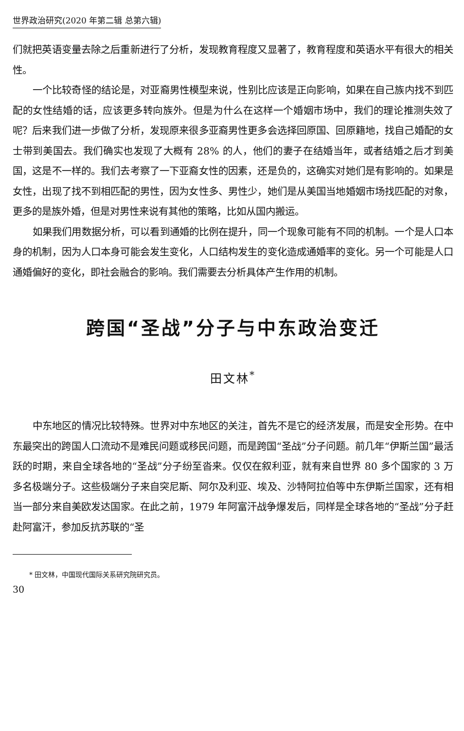世界政治研究(2020 年第二辑 总第六辑)
们就把英语变量去除之后重新进行了分析，发现教育程度又显著了，教育程度和英语水平有很大的相关性。
一个比较奇怪的结论是，对亚裔男性模型来说，性别比应该是正向影响，如果在自己族内找不到匹配的女性结婚的话，应该更多转向族外。但是为什么在这样一个婚姻市场中，我们的理论推测失效了呢？后来我们进一步做了分析，发现原来很多亚裔男性更多会选择回原国、回原籍地，找自己婚配的女士带到美国去。我们确实也发现了大概有 28% 的人，他们的妻子在结婚当年，或者结婚之后才到美国，这是不一样的。我们去考察了一下亚裔女性的因素，还是负的，这确实对她们是有影响的。如果是女性，出现了找不到相匹配的男性，因为女性多、男性少，她们是从美国当地婚姻市场找匹配的对象，更多的是族外婚，但是对男性来说有其他的策略，比如从国内搬运。
如果我们用数据分析，可以看到通婚的比例在提升，同一个现象可能有不同的机制。一个是人口本身的机制，因为人口本身可能会发生变化，人口结构发生的变化造成通婚率的变化。另一个可能是人口通婚偏好的变化，即社会融合的影响。我们需要去分析具体产生作用的机制。
跨国“圣战”分子与中东政治变迁
田文林<sup>*</sup>
中东地区的情况比较特殊。世界对中东地区的关注，首先不是它的经济发展，而是安全形势。在中东最突出的跨国人口流动不是难民问题或移民问题，而是跨国“圣战”分子问题。前几年“伊斯兰国”最活跃的时期，来自全球各地的“圣战”分子纷至沓来。仅仅在叙利亚，就有来自世界 80 多个国家的 3 万多名极端分子。这些极端分子来自突尼斯、阿尔及利亚、埃及、沙特阿拉伯等中东伊斯兰国家，还有相当一部分来自美欧发达国家。在此之前，1979 年阿富汗战争爆发后，同样是全球各地的“圣战”分子赶赴阿富汗，参加反抗苏联的“圣
* 田文林，中国现代国际关系研究院研究员。
30